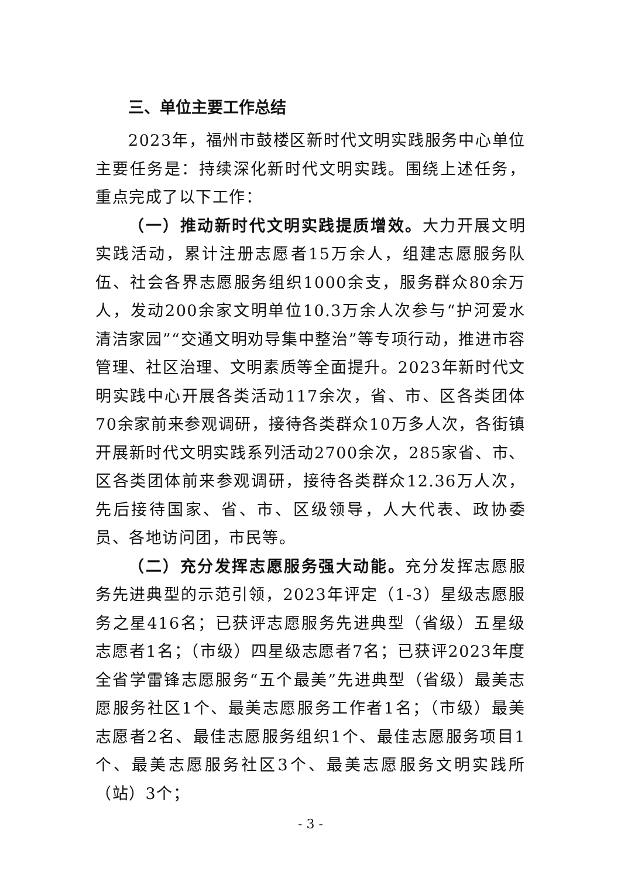三、单位主要工作总结
2023年，福州市鼓楼区新时代文明实践服务中心单位主要任务是：持续深化新时代文明实践。围绕上述任务，重点完成了以下工作：
（一）推动新时代文明实践提质增效。大力开展文明实践活动，累计注册志愿者15万余人，组建志愿服务队伍、社会各界志愿服务组织1000余支，服务群众80余万人，发动200余家文明单位10.3万余人次参与“护河爱水 清洁家园”“交通文明劝导集中整治”等专项行动，推进市容管理、社区治理、文明素质等全面提升。2023年新时代文明实践中心开展各类活动117余次，省、市、区各类团体70余家前来参观调研，接待各类群众10万多人次，各街镇开展新时代文明实践系列活动2700余次，285家省、市、区各类团体前来参观调研，接待各类群众12.36万人次，先后接待国家、省、市、区级领导，人大代表、政协委员、各地访问团，市民等。
（二）充分发挥志愿服务强大动能。充分发挥志愿服务先进典型的示范引领，2023年评定（1-3）星级志愿服务之星416名；已获评志愿服务先进典型（省级）五星级志愿者1名；（市级）四星级志愿者7名；已获评2023年度全省学雷锋志愿服务“五个最美”先进典型（省级）最美志愿服务社区1个、最美志愿服务工作者1名；（市级）最美志愿者2名、最佳志愿服务组织1个、最佳志愿服务项目1个、最美志愿服务社区3个、最美志愿服务文明实践所（站）3个；
- 3 -